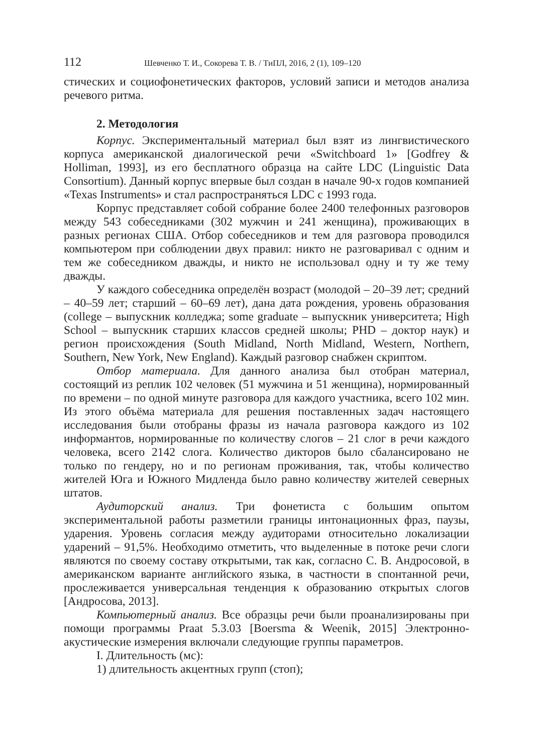112 Шевченко Т. И., Сокорева Т. В. / ТиПЛ, 2016, 2 (1), 109–120
стических и социофонетических факторов, условий записи и методов анализа речевого ритма.
2. Методология
Корпус. Экспериментальный материал был взят из лингвистического корпуса американской диалогической речи «Switchboard 1» [Godfrey & Holliman, 1993], из его бесплатного образца на сайте LDC (Linguistic Data Consortium). Данный корпус впервые был создан в начале 90-х годов компанией «Texas Instruments» и стал распространяться LDC с 1993 года.
Корпус представляет собой собрание более 2400 телефонных разговоров между 543 собеседниками (302 мужчин и 241 женщина), проживающих в разных регионах США. Отбор собеседников и тем для разговора проводился компьютером при соблюдении двух правил: никто не разговаривал с одним и тем же собеседником дважды, и никто не использовал одну и ту же тему дважды.
У каждого собеседника определён возраст (молодой – 20–39 лет; средний – 40–59 лет; старший – 60–69 лет), дана дата рождения, уровень образования (college – выпускник колледжа; some graduate – выпускник университета; High School – выпускник старших классов средней школы; PHD – доктор наук) и регион происхождения (South Midland, North Midland, Western, Northern, Southern, New York, New England). Каждый разговор снабжен скриптом.
Отбор материала. Для данного анализа был отобран материал, состоящий из реплик 102 человек (51 мужчина и 51 женщина), нормированный по времени – по одной минуте разговора для каждого участника, всего 102 мин. Из этого объёма материала для решения поставленных задач настоящего исследования были отобраны фразы из начала разговора каждого из 102 информантов, нормированные по количеству слогов – 21 слог в речи каждого человека, всего 2142 слога. Количество дикторов было сбалансировано не только по гендеру, но и по регионам проживания, так, чтобы количество жителей Юга и Южного Мидленда было равно количеству жителей северных штатов.
Аудиторский анализ. Три фонетиста с большим опытом экспериментальной работы разметили границы интонационных фраз, паузы, ударения. Уровень согласия между аудиторами относительно локализации ударений – 91,5%. Необходимо отметить, что выделенные в потоке речи слоги являются по своему составу открытыми, так как, согласно С. В. Андросовой, в американском варианте английского языка, в частности в спонтанной речи, прослеживается универсальная тенденция к образованию открытых слогов [Андросова, 2013].
Компьютерный анализ. Все образцы речи были проанализированы при помощи программы Praat 5.3.03 [Boersma & Weenik, 2015] Электронно-акустические измерения включали следующие группы параметров.
I. Длительность (мс):
1) длительность акцентных групп (стоп);